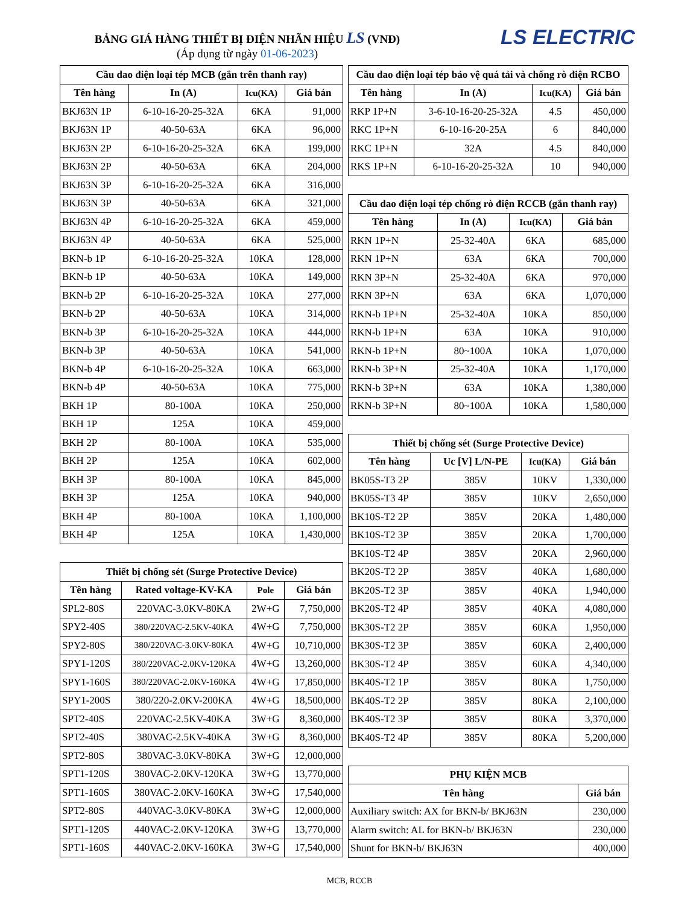BẢNG GIÁ HÀNG THIẾT BỊ ĐIỆN NHÃN HIỆU LS (VNĐ)
(Áp dụng từ ngày 01-06-2023)
LS ELECTRIC
| Cầu dao điện loại tép MCB (gắn trên thanh ray) | | | |
| --- | --- | --- | --- |
| Tên hàng | In (A) | Icu(KA) | Giá bán |
| BKJ63N 1P | 6-10-16-20-25-32A | 6KA | 91,000 |
| BKJ63N 1P | 40-50-63A | 6KA | 96,000 |
| BKJ63N 2P | 6-10-16-20-25-32A | 6KA | 199,000 |
| BKJ63N 2P | 40-50-63A | 6KA | 204,000 |
| BKJ63N 3P | 6-10-16-20-25-32A | 6KA | 316,000 |
| BKJ63N 3P | 40-50-63A | 6KA | 321,000 |
| BKJ63N 4P | 6-10-16-20-25-32A | 6KA | 459,000 |
| BKJ63N 4P | 40-50-63A | 6KA | 525,000 |
| BKN-b 1P | 6-10-16-20-25-32A | 10KA | 128,000 |
| BKN-b 1P | 40-50-63A | 10KA | 149,000 |
| BKN-b 2P | 6-10-16-20-25-32A | 10KA | 277,000 |
| BKN-b 2P | 40-50-63A | 10KA | 314,000 |
| BKN-b 3P | 6-10-16-20-25-32A | 10KA | 444,000 |
| BKN-b 3P | 40-50-63A | 10KA | 541,000 |
| BKN-b 4P | 6-10-16-20-25-32A | 10KA | 663,000 |
| BKN-b 4P | 40-50-63A | 10KA | 775,000 |
| BKH 1P | 80-100A | 10KA | 250,000 |
| BKH 1P | 125A | 10KA | 459,000 |
| BKH 2P | 80-100A | 10KA | 535,000 |
| BKH 2P | 125A | 10KA | 602,000 |
| BKH 3P | 80-100A | 10KA | 845,000 |
| BKH 3P | 125A | 10KA | 940,000 |
| BKH 4P | 80-100A | 10KA | 1,100,000 |
| BKH 4P | 125A | 10KA | 1,430,000 |
| Thiết bị chống sét (Surge Protective Device) | | | |
| --- | --- | --- | --- |
| Tên hàng | Rated voltage-KV-KA | Pole | Giá bán |
| SPL2-80S | 220VAC-3.0KV-80KA | 2W+G | 7,750,000 |
| SPY2-40S | 380/220VAC-2.5KV-40KA | 4W+G | 7,750,000 |
| SPY2-80S | 380/220VAC-3.0KV-80KA | 4W+G | 10,710,000 |
| SPY1-120S | 380/220VAC-2.0KV-120KA | 4W+G | 13,260,000 |
| SPY1-160S | 380/220VAC-2.0KV-160KA | 4W+G | 17,850,000 |
| SPY1-200S | 380/220-2.0KV-200KA | 4W+G | 18,500,000 |
| SPT2-40S | 220VAC-2.5KV-40KA | 3W+G | 8,360,000 |
| SPT2-40S | 380VAC-2.5KV-40KA | 3W+G | 8,360,000 |
| SPT2-80S | 380VAC-3.0KV-80KA | 3W+G | 12,000,000 |
| SPT1-120S | 380VAC-2.0KV-120KA | 3W+G | 13,770,000 |
| SPT1-160S | 380VAC-2.0KV-160KA | 3W+G | 17,540,000 |
| SPT2-80S | 440VAC-3.0KV-80KA | 3W+G | 12,000,000 |
| SPT1-120S | 440VAC-2.0KV-120KA | 3W+G | 13,770,000 |
| SPT1-160S | 440VAC-2.0KV-160KA | 3W+G | 17,540,000 |
| Cầu dao điện loại tép bảo vệ quá tải và chống rò điện RCBO | | | |
| --- | --- | --- | --- |
| Tên hàng | In (A) | Icu(KA) | Giá bán |
| RKP 1P+N | 3-6-10-16-20-25-32A | 4.5 | 450,000 |
| RKC 1P+N | 6-10-16-20-25A | 6 | 840,000 |
| RKC 1P+N | 32A | 4.5 | 840,000 |
| RKS 1P+N | 6-10-16-20-25-32A | 10 | 940,000 |
| Cầu dao điện loại tép chống rò điện RCCB (gắn thanh ray) | | | |
| --- | --- | --- | --- |
| Tên hàng | In (A) | Icu(KA) | Giá bán |
| RKN 1P+N | 25-32-40A | 6KA | 685,000 |
| RKN 1P+N | 63A | 6KA | 700,000 |
| RKN 3P+N | 25-32-40A | 6KA | 970,000 |
| RKN 3P+N | 63A | 6KA | 1,070,000 |
| RKN-b 1P+N | 25-32-40A | 10KA | 850,000 |
| RKN-b 1P+N | 63A | 10KA | 910,000 |
| RKN-b 1P+N | 80~100A | 10KA | 1,070,000 |
| RKN-b 3P+N | 25-32-40A | 10KA | 1,170,000 |
| RKN-b 3P+N | 63A | 10KA | 1,380,000 |
| RKN-b 3P+N | 80~100A | 10KA | 1,580,000 |
| Thiết bị chống sét (Surge Protective Device) | | | |
| --- | --- | --- | --- |
| Tên hàng | Uc [V] L/N-PE | Icu(KA) | Giá bán |
| BK05S-T3 2P | 385V | 10KV | 1,330,000 |
| BK05S-T3 4P | 385V | 10KV | 2,650,000 |
| BK10S-T2 2P | 385V | 20KA | 1,480,000 |
| BK10S-T2 3P | 385V | 20KA | 1,700,000 |
| BK10S-T2 4P | 385V | 20KA | 2,960,000 |
| BK20S-T2 2P | 385V | 40KA | 1,680,000 |
| BK20S-T2 3P | 385V | 40KA | 1,940,000 |
| BK20S-T2 4P | 385V | 40KA | 4,080,000 |
| BK30S-T2 2P | 385V | 60KA | 1,950,000 |
| BK30S-T2 3P | 385V | 60KA | 2,400,000 |
| BK30S-T2 4P | 385V | 60KA | 4,340,000 |
| BK40S-T2 1P | 385V | 80KA | 1,750,000 |
| BK40S-T2 2P | 385V | 80KA | 2,100,000 |
| BK40S-T2 3P | 385V | 80KA | 3,370,000 |
| BK40S-T2 4P | 385V | 80KA | 5,200,000 |
| PHỤ KIỆN MCB | |
| --- | --- |
| Tên hàng | Giá bán |
| Auxiliary switch: AX for BKN-b/ BKJ63N | 230,000 |
| Alarm switch: AL for BKN-b/ BKJ63N | 230,000 |
| Shunt for BKN-b/ BKJ63N | 400,000 |
MCB, RCCB